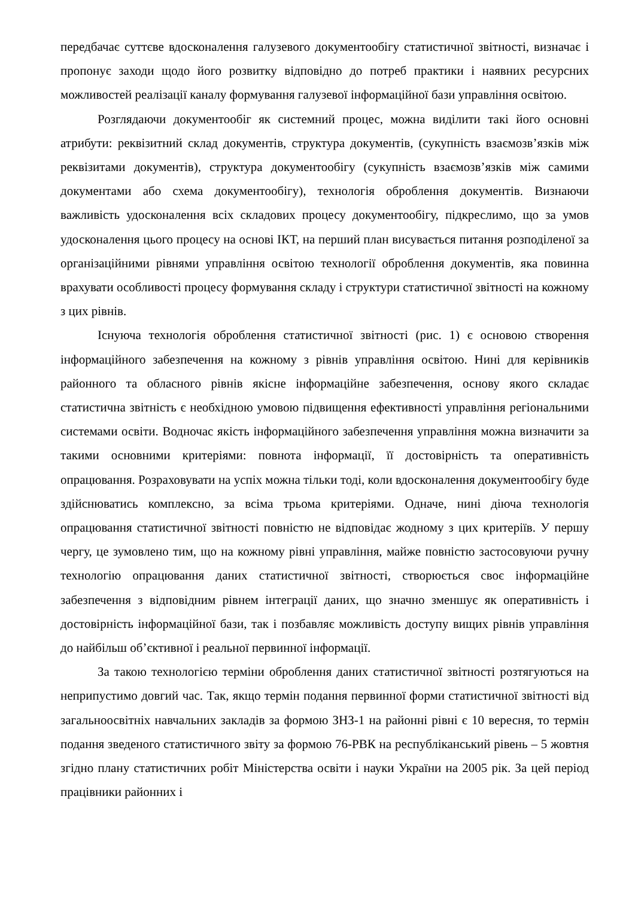передбачає суттєве вдосконалення галузевого документообігу статистичної звітності, визначає і пропонує заходи щодо його розвитку відповідно до потреб практики і наявних ресурсних можливостей реалізації каналу формування галузевої інформаційної бази управління освітою.
Розглядаючи документообіг як системний процес, можна виділити такі його основні атрибути: реквізитний склад документів, структура документів, (сукупність взаємозв’язків між реквізитами документів), структура документообігу (сукупність взаємозв’язків між самими документами або схема документообігу), технологія оброблення документів. Визнаючи важливість удосконалення всіх складових процесу документообігу, підкреслимо, що за умов удосконалення цього процесу на основі ІКТ, на перший план висувається питання розподіленої за організаційними рівнями управління освітою технології оброблення документів, яка повинна врахувати особливості процесу формування складу і структури статистичної звітності на кожному з цих рівнів.
Існуюча технологія оброблення статистичної звітності (рис. 1) є основою створення інформаційного забезпечення на кожному з рівнів управління освітою. Нині для керівників районного та обласного рівнів якісне інформаційне забезпечення, основу якого складає статистична звітність є необхідною умовою підвищення ефективності управління регіональними системами освіти. Водночас якість інформаційного забезпечення управління можна визначити за такими основними критеріями: повнота інформації, її достовірність та оперативність опрацювання. Розраховувати на успіх можна тільки тоді, коли вдосконалення документообігу буде здійснюватись комплексно, за всіма трьома критеріями. Одначе, нині діюча технологія опрацювання статистичної звітності повністю не відповідає жодному з цих критеріїв. У першу чергу, це зумовлено тим, що на кожному рівні управління, майже повністю застосовуючи ручну технологію опрацювання даних статистичної звітності, створюється своє інформаційне забезпечення з відповідним рівнем інтеграції даних, що значно зменшує як оперативність і достовірність інформаційної бази, так і позбавляє можливість доступу вищих рівнів управління до найбільш об’єктивної і реальної первинної інформації.
За такою технологією терміни оброблення даних статистичної звітності розтягуються на неприпустимо довгий час. Так, якщо термін подання первинної форми статистичної звітності від загальноосвітніх навчальних закладів за формою ЗНЗ-1 на районні рівні є 10 вересня, то термін подання зведеного статистичного звіту за формою 76-РВК на республіканський рівень – 5 жовтня згідно плану статистичних робіт Міністерства освіти і науки України на 2005 рік. За цей період працівники районних і